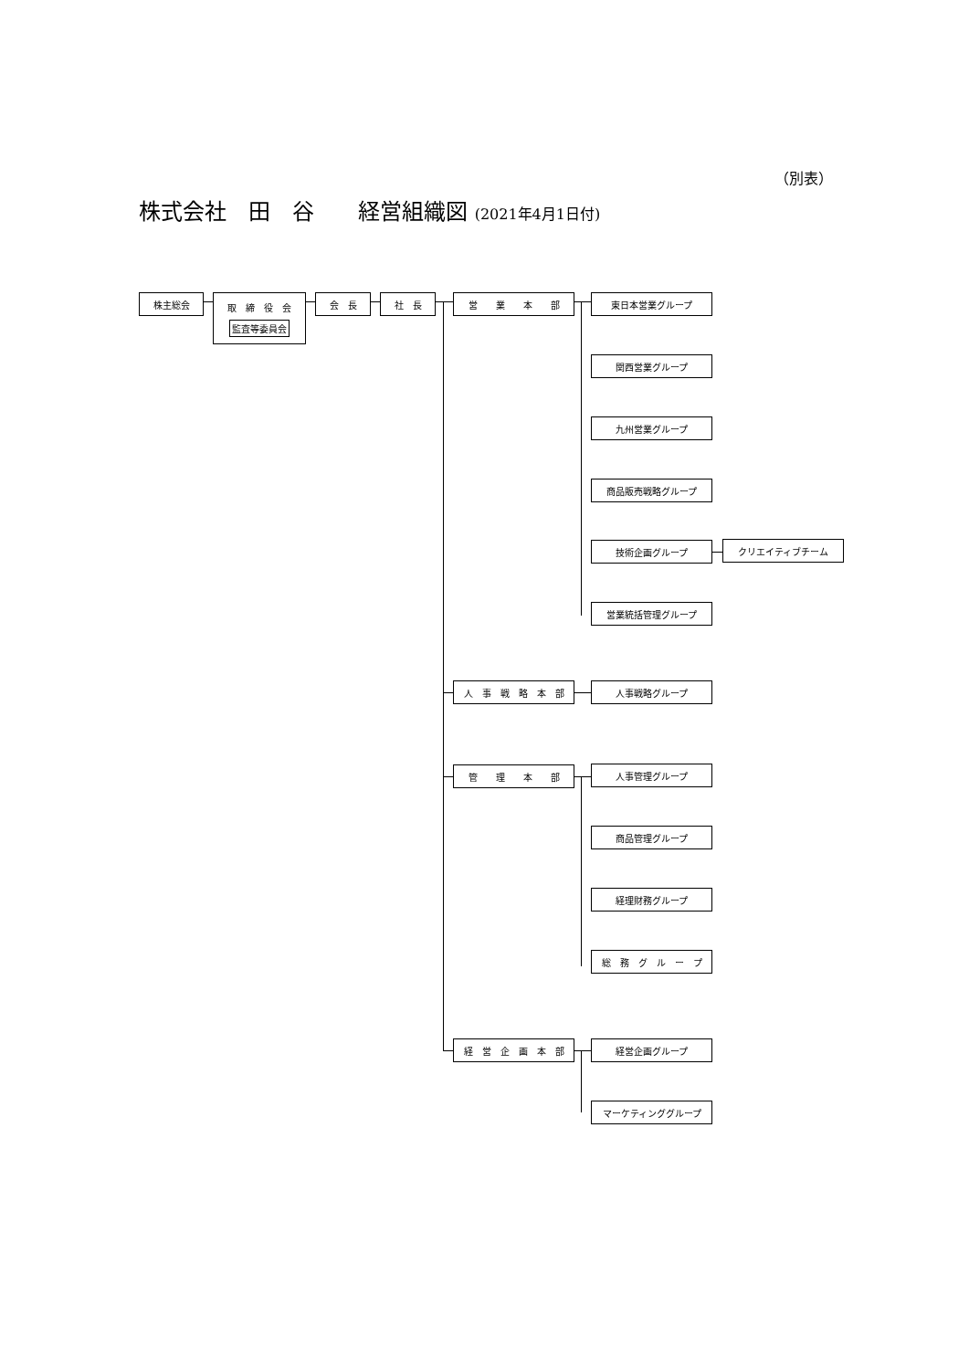（別表）
株式会社　田　谷　　経営組織図 (2021年4月1日付)
株主総会 取　締　役　会
監査等委員会
会　長 社　長 営　　業　　本　　部 東日本営業グループ
関西営業グループ
九州営業グループ
商品販売戦略グループ
技術企画グループ クリエイティブチーム
営業統括管理グループ
人　事　戦　略　本　部 人事戦略グループ
管　　理　　本　　部 人事管理グループ
商品管理グループ
経理財務グループ
総　務　グ　ル　ー　プ
経　営　企　画　本　部 経営企画グループ
マーケティンググループ